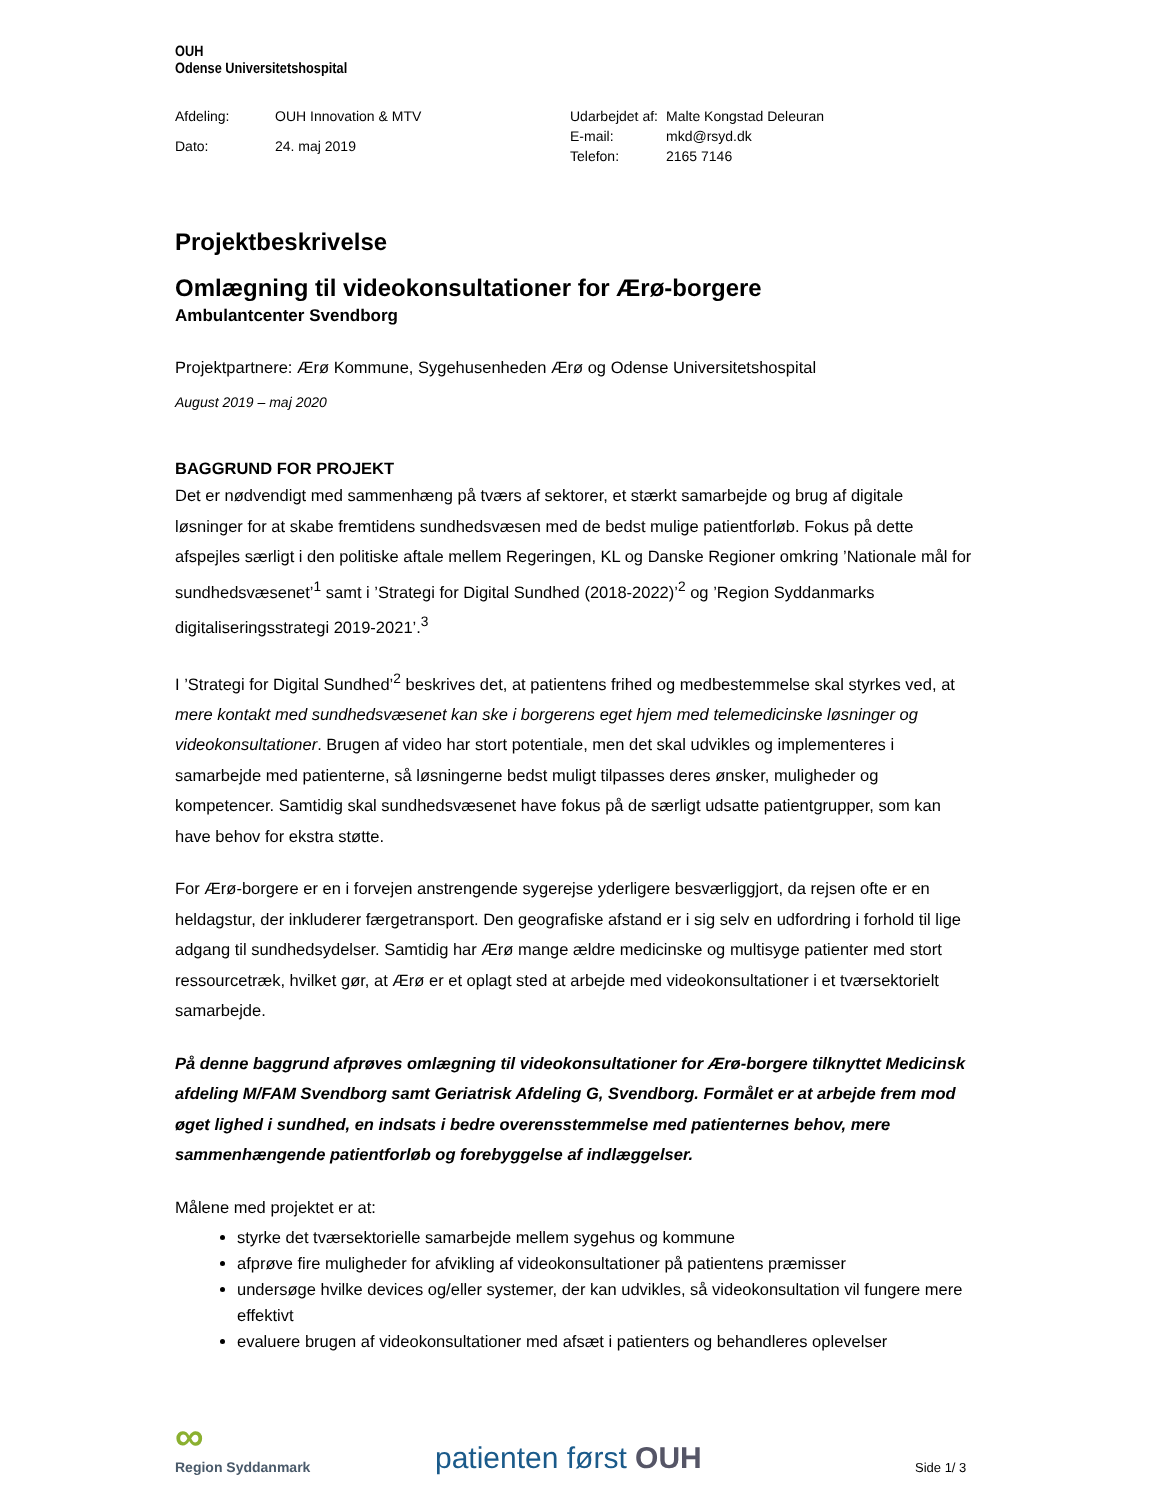OUH
Odense Universitetshospital
| Afdeling: | OUH Innovation & MTV |
| Dato: | 24. maj 2019 |
| Udarbejdet af: | Malte Kongstad Deleuran |
| E-mail: | mkd@rsyd.dk |
| Telefon: | 2165 7146 |
Projektbeskrivelse
Omlægning til videokonsultationer for Ærø-borgere
Ambulantcenter Svendborg
Projektpartnere: Ærø Kommune, Sygehusenheden Ærø og Odense Universitetshospital
August 2019 – maj 2020
BAGGRUND FOR PROJEKT
Det er nødvendigt med sammenhæng på tværs af sektorer, et stærkt samarbejde og brug af digitale løsninger for at skabe fremtidens sundhedsvæsen med de bedst mulige patientforløb. Fokus på dette afspejles særligt i den politiske aftale mellem Regeringen, KL og Danske Regioner omkring ’Nationale mål for sundhedsvæsenet’<sup>1</sup> samt i ’Strategi for Digital Sundhed (2018-2022)’<sup>2</sup> og ’Region Syddanmarks digitaliseringsstrategi 2019-2021’.<sup>3</sup>
I ’Strategi for Digital Sundhed’<sup>2</sup> beskrives det, at patientens frihed og medbestemmelse skal styrkes ved, at mere kontakt med sundhedsvæsenet kan ske i borgerens eget hjem med telemedicinske løsninger og videokonsultationer. Brugen af video har stort potentiale, men det skal udvikles og implementeres i samarbejde med patienterne, så løsningerne bedst muligt tilpasses deres ønsker, muligheder og kompetencer. Samtidig skal sundhedsvæsenet have fokus på de særligt udsatte patientgrupper, som kan have behov for ekstra støtte.
For Ærø-borgere er en i forvejen anstrengende sygerejse yderligere besværliggjort, da rejsen ofte er en heldagstur, der inkluderer færgetransport. Den geografiske afstand er i sig selv en udfordring i forhold til lige adgang til sundhedsydelser. Samtidig har Ærø mange ældre medicinske og multisyge patienter med stort ressourcetræk, hvilket gør, at Ærø er et oplagt sted at arbejde med videokonsultationer i et tværsektorielt samarbejde.
På denne baggrund afprøves omlægning til videokonsultationer for Ærø-borgere tilknyttet Medicinsk afdeling M/FAM Svendborg samt Geriatrisk Afdeling G, Svendborg. Formålet er at arbejde frem mod øget lighed i sundhed, en indsats i bedre overensstemmelse med patienternes behov, mere sammenhængende patientforløb og forebyggelse af indlæggelser.
Målene med projektet er at:
styrke det tværsektorielle samarbejde mellem sygehus og kommune
afprøve fire muligheder for afvikling af videokonsultationer på patientens præmisser
undersøge hvilke devices og/eller systemer, der kan udvikles, så videokonsultation vil fungere mere effektivt
evaluere brugen af videokonsultationer med afsæt i patienters og behandleres oplevelser
∞
Region Syddanmark
patienten først OUH
Side 1/ 3